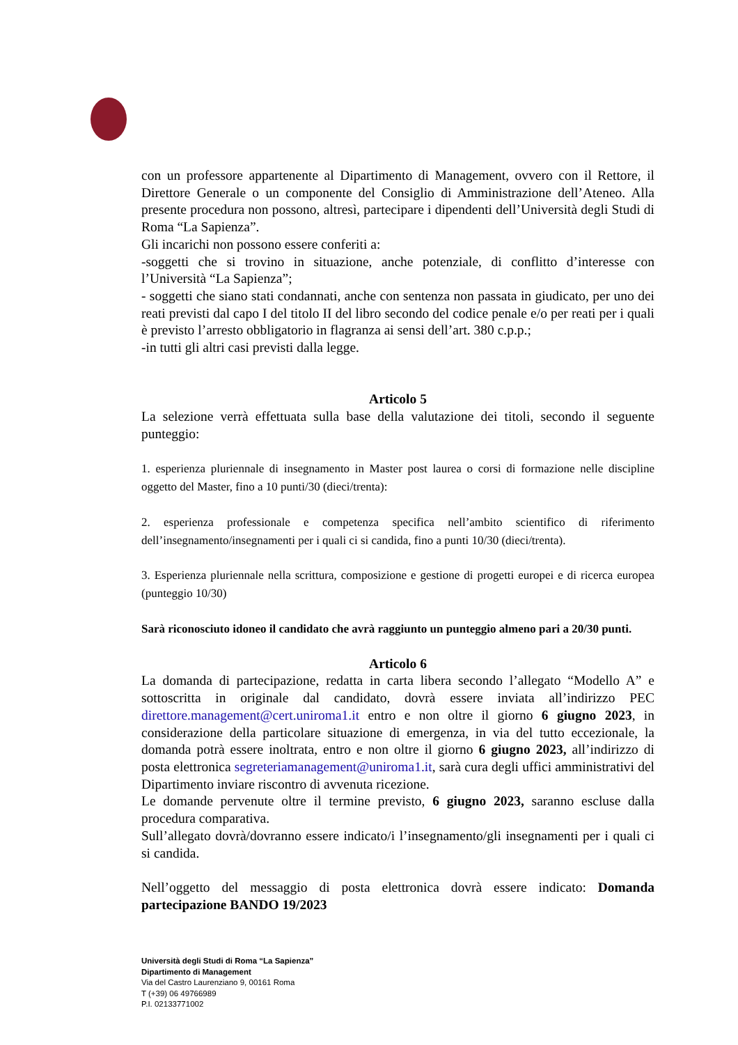con un professore appartenente al Dipartimento di Management, ovvero con il Rettore, il Direttore Generale o un componente del Consiglio di Amministrazione dell’Ateneo. Alla presente procedura non possono, altresì, partecipare i dipendenti dell’Università degli Studi di Roma “La Sapienza”.
Gli incarichi non possono essere conferiti a:
-soggetti che si trovino in situazione, anche potenziale, di conflitto d’interesse con l’Università “La Sapienza”;
- soggetti che siano stati condannati, anche con sentenza non passata in giudicato, per uno dei reati previsti dal capo I del titolo II del libro secondo del codice penale e/o per reati per i quali è previsto l’arresto obbligatorio in flagranza ai sensi dell’art. 380 c.p.p.;
-in tutti gli altri casi previsti dalla legge.
Articolo 5
La selezione verrà effettuata sulla base della valutazione dei titoli, secondo il seguente punteggio:
1. esperienza pluriennale di insegnamento in Master post laurea o corsi di formazione nelle discipline oggetto del Master, fino a 10 punti/30 (dieci/trenta):
2. esperienza professionale e competenza specifica nell’ambito scientifico di riferimento dell’insegnamento/insegnamenti per i quali ci si candida, fino a punti 10/30 (dieci/trenta).
3. Esperienza pluriennale nella scrittura, composizione e gestione di progetti europei e di ricerca europea (punteggio 10/30)
Sarà riconosciuto idoneo il candidato che avrà raggiunto un punteggio almeno pari a 20/30 punti.
Articolo 6
La domanda di partecipazione, redatta in carta libera secondo l’allegato “Modello A” e sottoscritta in originale dal candidato, dovrà essere inviata all’indirizzo PEC direttore.management@cert.uniroma1.it entro e non oltre il giorno 6 giugno 2023, in considerazione della particolare situazione di emergenza, in via del tutto eccezionale, la domanda potrà essere inoltrata, entro e non oltre il giorno 6 giugno 2023, all’indirizzo di posta elettronica segreteriamanagement@uniroma1.it, sarà cura degli uffici amministrativi del Dipartimento inviare riscontro di avvenuta ricezione.
Le domande pervenute oltre il termine previsto, 6 giugno 2023, saranno escluse dalla procedura comparativa.
Sull’allegato dovrà/dovranno essere indicato/i l’insegnamento/gli insegnamenti per i quali ci si candida.
Nell’oggetto del messaggio di posta elettronica dovrà essere indicato: Domanda partecipazione BANDO 19/2023
Università degli Studi di Roma “La Sapienza”
Dipartimento di Management
Via del Castro Laurenziano 9, 00161 Roma
T (+39) 06 49766989
P.I. 02133771002